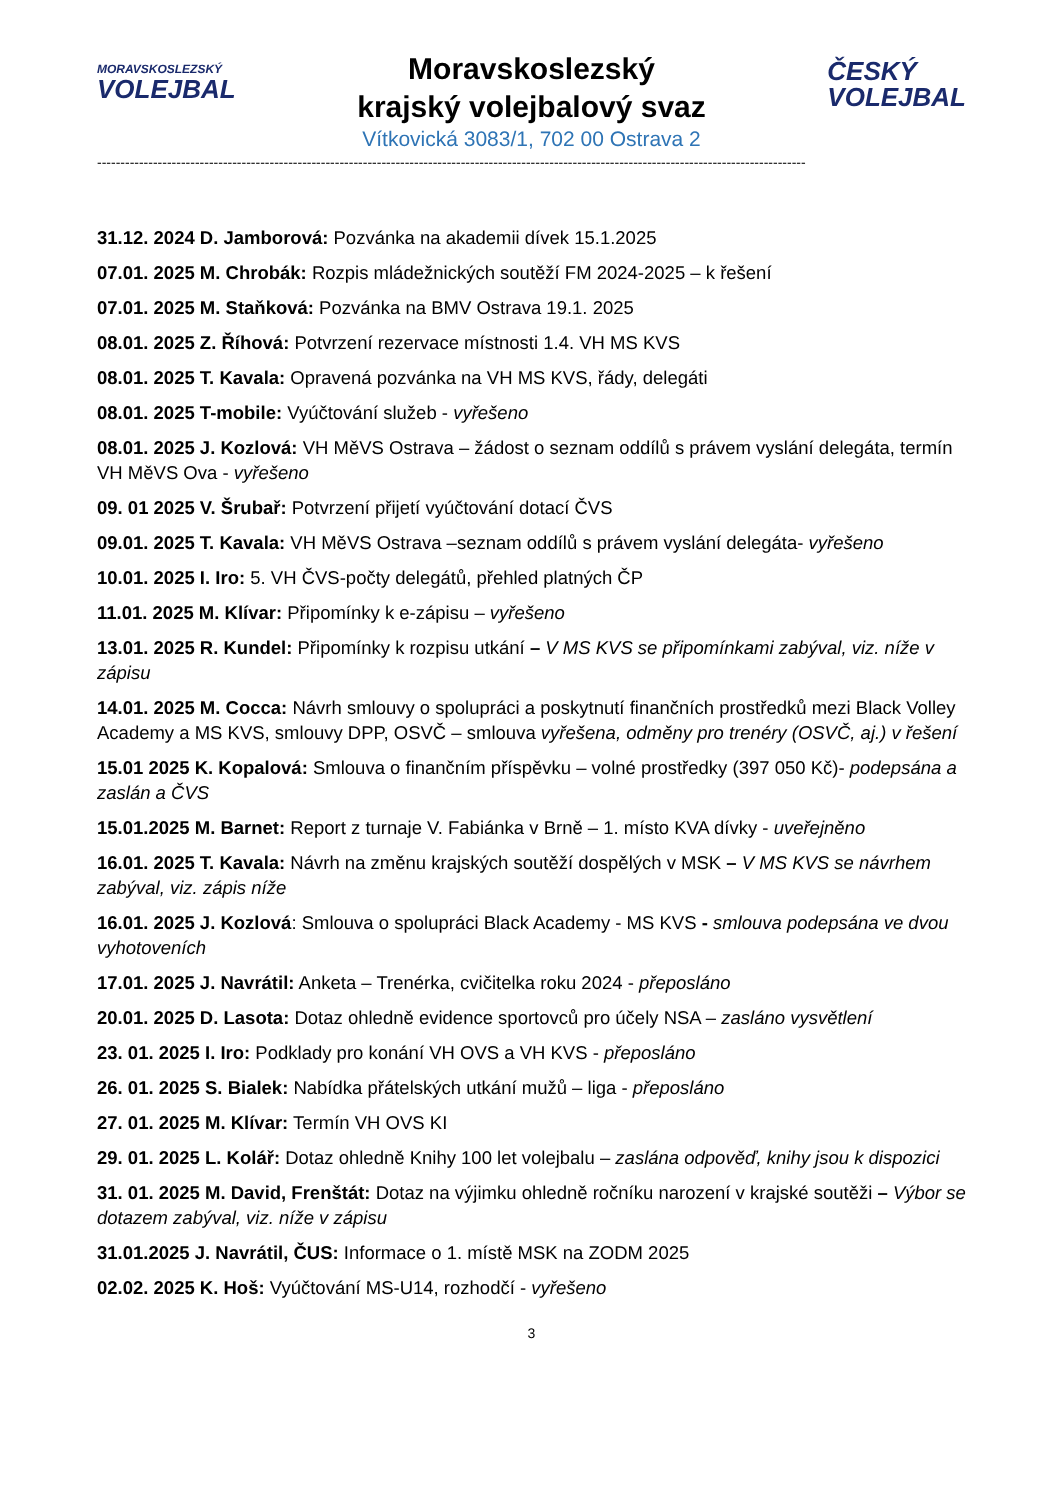MORAVSKOSLEZSKÝ
VOLEJBAL
Moravskoslezský
krajský volejbalový svaz
Vítkovická 3083/1, 702 00 Ostrava 2
ČESKÝ
VOLEJBAL
--------------------------------------------------------------------------------------------------------------------------------------------------------
31.12. 2024 D. Jamborová: Pozvánka na akademii dívek 15.1.2025
07.01. 2025 M. Chrobák: Rozpis mládežnických soutěží FM 2024-2025 – k řešení
07.01. 2025 M. Staňková: Pozvánka na BMV Ostrava 19.1. 2025
08.01. 2025 Z. Říhová: Potvrzení rezervace místnosti 1.4. VH MS KVS
08.01. 2025 T. Kavala: Opravená pozvánka na VH MS KVS, řády, delegáti
08.01. 2025 T-mobile: Vyúčtování služeb - vyřešeno
08.01. 2025 J. Kozlová: VH MěVS Ostrava – žádost o seznam oddílů s právem vyslání delegáta, termín VH MěVS Ova - vyřešeno
09. 01 2025 V. Šrubař: Potvrzení přijetí vyúčtování dotací ČVS
09.01. 2025 T. Kavala: VH MěVS Ostrava –seznam oddílů s právem vyslání delegáta- vyřešeno
10.01. 2025 I. Iro: 5. VH ČVS-počty delegátů, přehled platných ČP
11.01. 2025 M. Klívar: Připomínky k e-zápisu – vyřešeno
13.01. 2025 R. Kundel: Připomínky k rozpisu utkání – V MS KVS se připomínkami zabýval, viz. níže v zápisu
14.01. 2025 M. Cocca: Návrh smlouvy o spolupráci a poskytnutí finančních prostředků mezi Black Volley Academy a MS KVS, smlouvy DPP, OSVČ – smlouva vyřešena, odměny pro trenéry (OSVČ, aj.) v řešení
15.01 2025 K. Kopalová: Smlouva o finančním příspěvku – volné prostředky (397 050 Kč)- podepsána a zaslán a ČVS
15.01.2025 M. Barnet: Report z turnaje V. Fabiánka v Brně – 1. místo KVA dívky - uveřejněno
16.01. 2025 T. Kavala: Návrh na změnu krajských soutěží dospělých v MSK – V MS KVS se návrhem zabýval, viz. zápis níže
16.01. 2025 J. Kozlová: Smlouva o spolupráci Black Academy - MS KVS - smlouva podepsána ve dvou vyhotoveních
17.01. 2025 J. Navrátil: Anketa – Trenérka, cvičitelka roku 2024 - přeposláno
20.01. 2025 D. Lasota: Dotaz ohledně evidence sportovců pro účely NSA – zasláno vysvětlení
23. 01. 2025 I. Iro: Podklady pro konání VH OVS a VH KVS - přeposláno
26. 01. 2025 S. Bialek: Nabídka přátelských utkání mužů – liga - přeposláno
27. 01. 2025 M. Klívar: Termín VH OVS KI
29. 01. 2025 L. Kolář: Dotaz ohledně Knihy 100 let volejbalu – zaslána odpověď, knihy jsou k dispozici
31. 01. 2025 M. David, Frenštát: Dotaz na výjimku ohledně ročníku narození v krajské soutěži – Výbor se dotazem zabýval, viz. níže v zápisu
31.01.2025 J. Navrátil, ČUS: Informace o 1. místě MSK na ZODM 2025
02.02. 2025 K. Hoš: Vyúčtování MS-U14, rozhodčí - vyřešeno
3